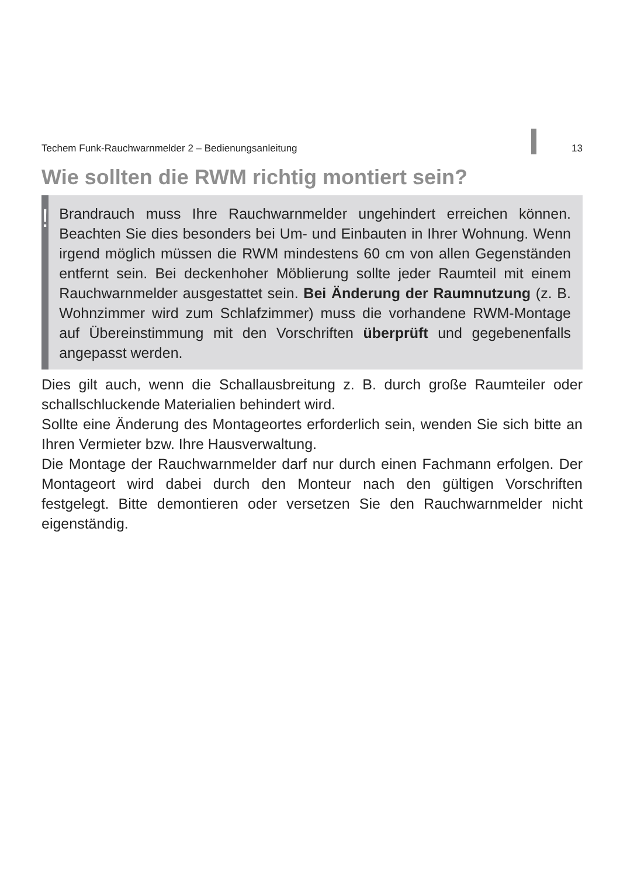Techem Funk-Rauchwarnmelder 2 – Bedienungsanleitung 13
Wie sollten die RWM richtig montiert sein?
!
Brandrauch muss Ihre Rauchwarnmelder ungehindert erreichen können. Beachten Sie dies besonders bei Um- und Einbauten in Ihrer Wohnung. Wenn irgend möglich müssen die RWM mindestens 60 cm von allen Gegenständen entfernt sein. Bei deckenhoher Möblierung sollte jeder Raumteil mit einem Rauchwarnmelder ausgestattet sein. Bei Änderung der Raumnutzung (z. B. Wohnzimmer wird zum Schlafzimmer) muss die vorhandene RWM-Montage auf Übereinstimmung mit den Vorschriften überprüft und gegebenenfalls angepasst werden.
Dies gilt auch, wenn die Schallausbreitung z. B. durch große Raumteiler oder schallschluckende Materialien behindert wird.
Sollte eine Änderung des Montageortes erforderlich sein, wenden Sie sich bitte an Ihren Vermieter bzw. Ihre Hausverwaltung.
Die Montage der Rauchwarnmelder darf nur durch einen Fachmann erfolgen. Der Montageort wird dabei durch den Monteur nach den gültigen Vorschriften festgelegt. Bitte demontieren oder versetzen Sie den Rauchwarnmelder nicht eigenständig.